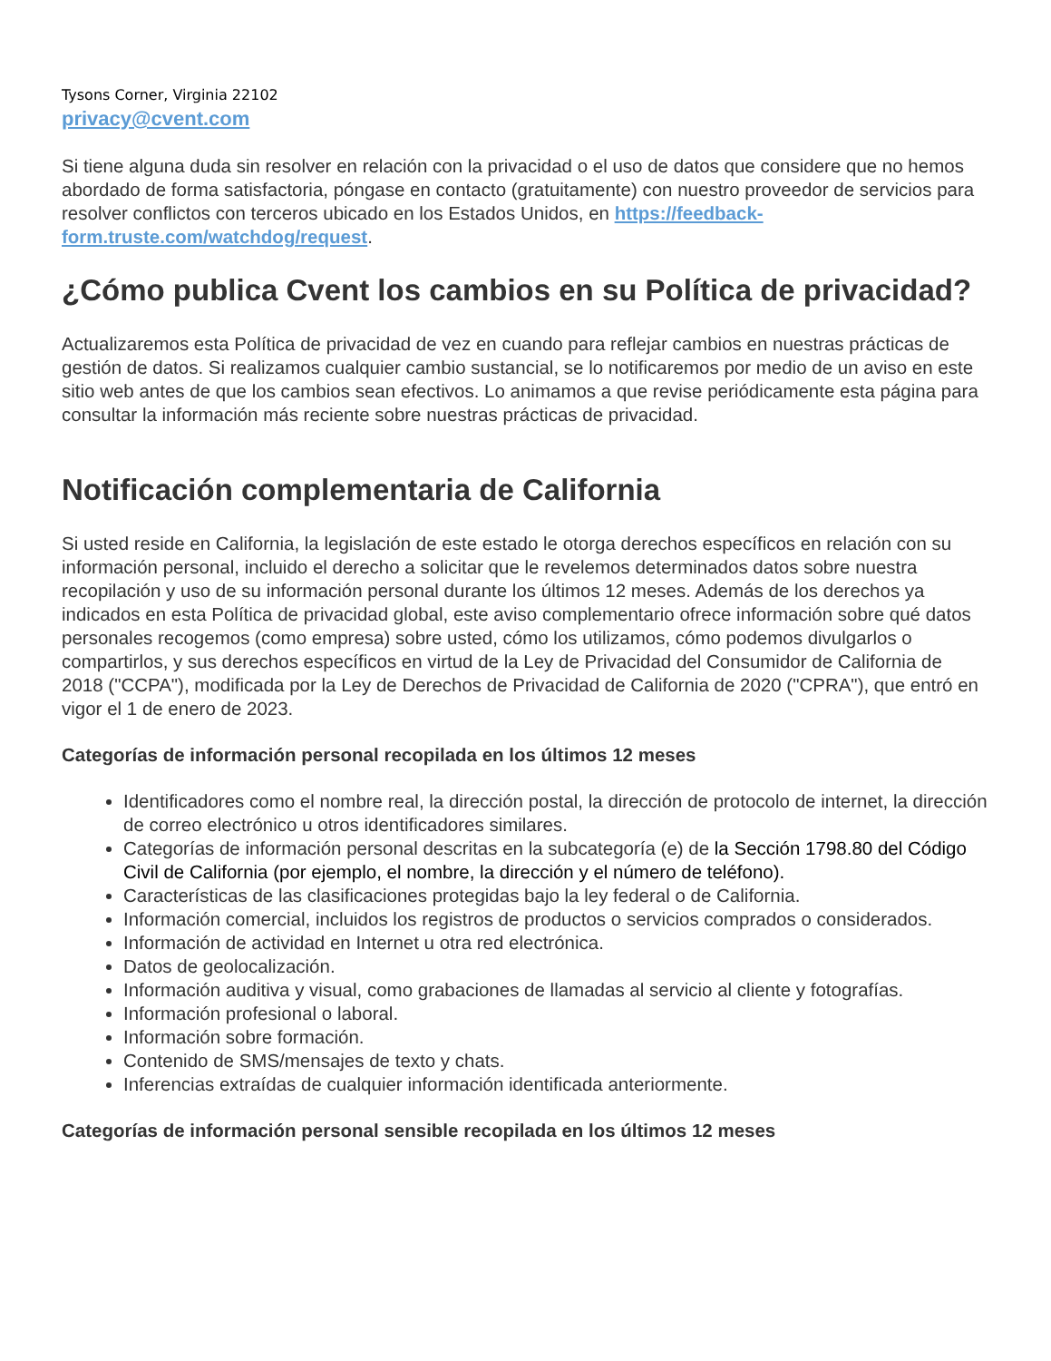Tysons Corner, Virginia 22102
privacy@cvent.com
Si tiene alguna duda sin resolver en relación con la privacidad o el uso de datos que considere que no hemos abordado de forma satisfactoria, póngase en contacto (gratuitamente) con nuestro proveedor de servicios para resolver conflictos con terceros ubicado en los Estados Unidos, en https://feedback-form.truste.com/watchdog/request.
¿Cómo publica Cvent los cambios en su Política de privacidad?
Actualizaremos esta Política de privacidad de vez en cuando para reflejar cambios en nuestras prácticas de gestión de datos. Si realizamos cualquier cambio sustancial, se lo notificaremos por medio de un aviso en este sitio web antes de que los cambios sean efectivos. Lo animamos a que revise periódicamente esta página para consultar la información más reciente sobre nuestras prácticas de privacidad.
Notificación complementaria de California
Si usted reside en California, la legislación de este estado le otorga derechos específicos en relación con su información personal, incluido el derecho a solicitar que le revelemos determinados datos sobre nuestra recopilación y uso de su información personal durante los últimos 12 meses. Además de los derechos ya indicados en esta Política de privacidad global, este aviso complementario ofrece información sobre qué datos personales recogemos (como empresa) sobre usted, cómo los utilizamos, cómo podemos divulgarlos o compartirlos, y sus derechos específicos en virtud de la Ley de Privacidad del Consumidor de California de 2018 ("CCPA"), modificada por la Ley de Derechos de Privacidad de California de 2020 ("CPRA"), que entró en vigor el 1 de enero de 2023.
Categorías de información personal recopilada en los últimos 12 meses
Identificadores como el nombre real, la dirección postal, la dirección de protocolo de internet, la dirección de correo electrónico u otros identificadores similares.
Categorías de información personal descritas en la subcategoría (e) de la Sección 1798.80 del Código Civil de California (por ejemplo, el nombre, la dirección y el número de teléfono).
Características de las clasificaciones protegidas bajo la ley federal o de California.
Información comercial, incluidos los registros de productos o servicios comprados o considerados.
Información de actividad en Internet u otra red electrónica.
Datos de geolocalización.
Información auditiva y visual, como grabaciones de llamadas al servicio al cliente y fotografías.
Información profesional o laboral.
Información sobre formación.
Contenido de SMS/mensajes de texto y chats.
Inferencias extraídas de cualquier información identificada anteriormente.
Categorías de información personal sensible recopilada en los últimos 12 meses